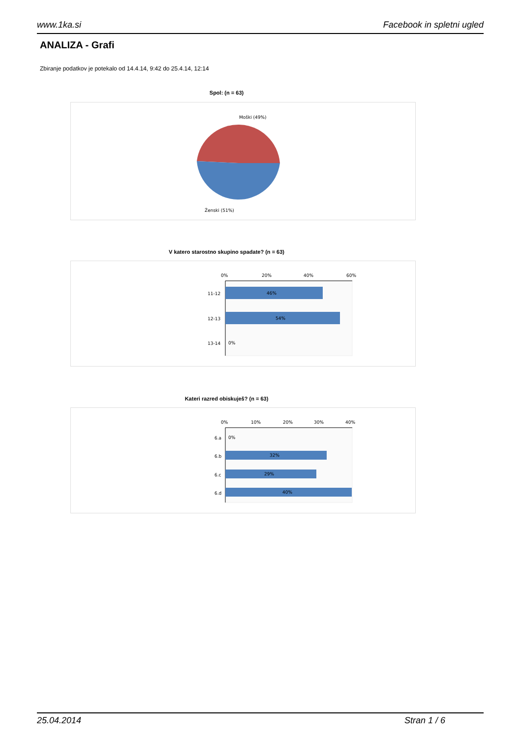www.1ka.si Facebook in spletni ugled
ANALIZA - Grafi
Zbiranje podatkov je potekalo od 14.4.14, 9:42 do 25.4.14, 12:14
Spol: (n = 63)
Moški (49%)
Ženski (51%)
V katero starostno skupino spadate? (n = 63)
0%
20%
40%
60%
46%
11-12
54%
12-13
0%
13-14
Kateri razred obiskuješ? (n = 63)
0%
10%
20%
30%
40%
0%
6.a
32%
6.b
29%
6.c
40%
6.d
25.04.2014 Stran 1 / 6